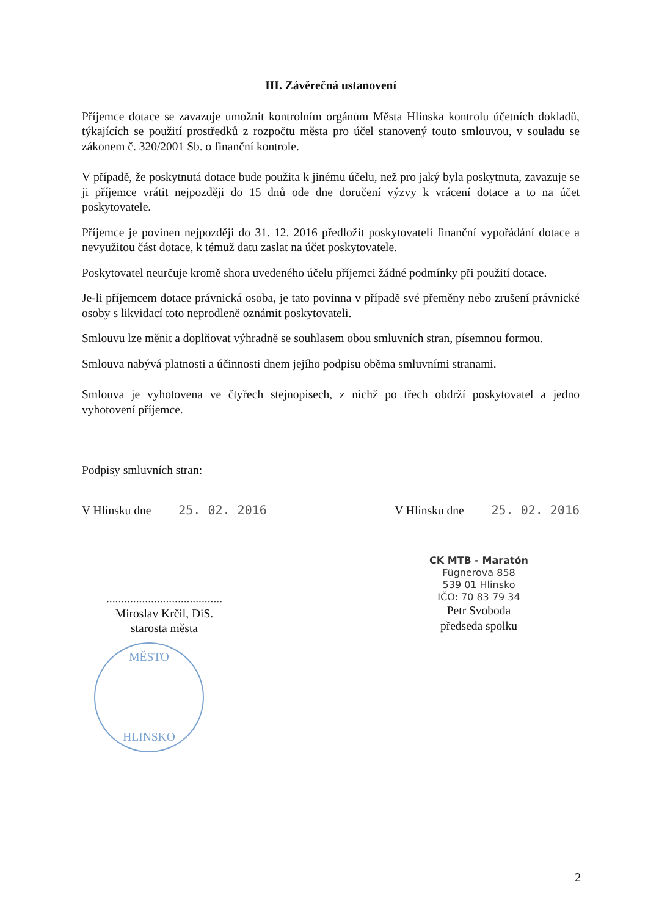III. Závěrečná ustanovení
Příjemce dotace se zavazuje umožnit kontrolním orgánům Města Hlinska kontrolu účetních dokladů, týkajících se použití prostředků z rozpočtu města pro účel stanovený touto smlouvou, v souladu se zákonem č. 320/2001 Sb. o finanční kontrole.
V případě, že poskytnutá dotace bude použita k jinému účelu, než pro jaký byla poskytnuta, zavazuje se ji příjemce vrátit nejpozději do 15 dnů ode dne doručení výzvy k vrácení dotace a to na účet poskytovatele.
Příjemce je povinen nejpozději do 31. 12. 2016 předložit poskytovateli finanční vypořádání dotace a nevyužitou část dotace, k témuž datu zaslat na účet poskytovatele.
Poskytovatel neurčuje kromě shora uvedeného účelu příjemci žádné podmínky při použití dotace.
Je-li příjemcem dotace právnická osoba, je tato povinna v případě své přeměny nebo zrušení právnické osoby s likvidací toto neprodleně oznámit poskytovateli.
Smlouvu lze měnit a doplňovat výhradně se souhlasem obou smluvních stran, písemnou formou.
Smlouva nabývá platnosti a účinnosti dnem jejího podpisu oběma smluvními stranami.
Smlouva je vyhotovena ve čtyřech stejnopisech, z nichž po třech obdrží poskytovatel a jedno vyhotovení příjemce.
Podpisy smluvních stran:
V Hlinsku dne 25. 02. 2016 V Hlinsku dne 25. 02. 2016
.......................................
Miroslav Krčil, DiS.
starosta města
MĚSTO
HLINSKO
CK MTB - Maratón
Fügnerova 858
539 01 Hlinsko
IČO: 70 83 79 34
Petr Svoboda
předseda spolku
2